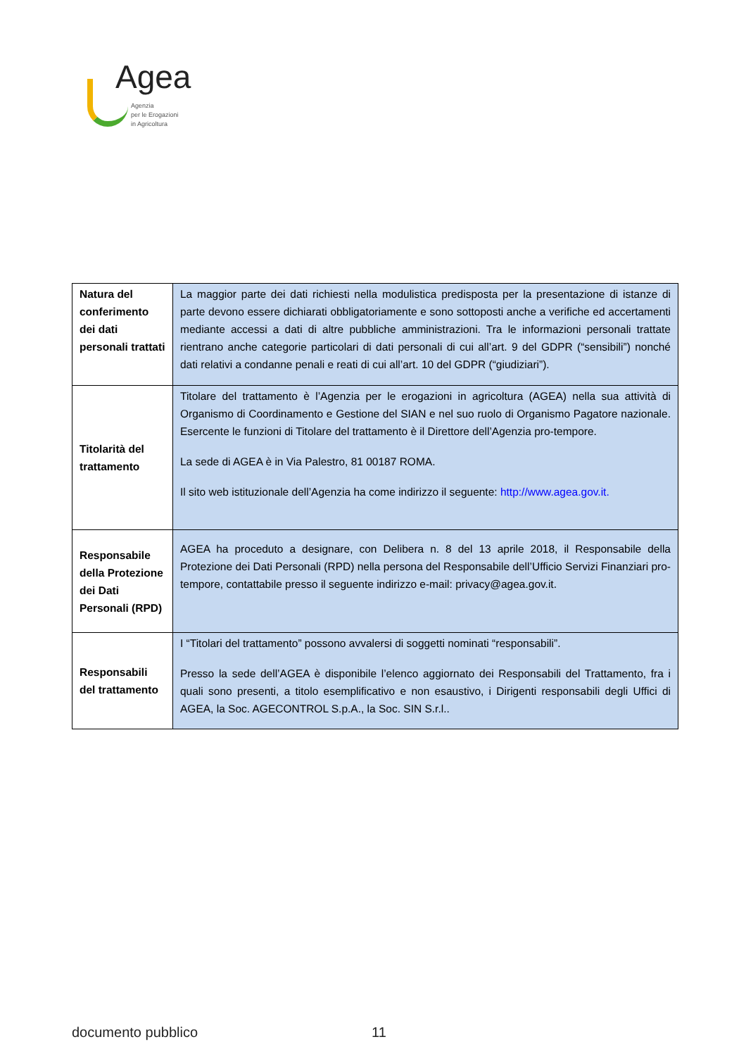Agea
Agenzia
per le Erogazioni
in Agricoltura
| Natura del conferimento dei dati personali trattati | La maggior parte dei dati richiesti nella modulistica predisposta per la presentazione di istanze di parte devono essere dichiarati obbligatoriamente e sono sottoposti anche a verifiche ed accertamenti mediante accessi a dati di altre pubbliche amministrazioni. Tra le informazioni personali trattate rientrano anche categorie particolari di dati personali di cui all’art. 9 del GDPR (“sensibili”) nonché dati relativi a condanne penali e reati di cui all’art. 10 del GDPR (“giudiziari”). |
| Titolarità del trattamento | Titolare del trattamento è l’Agenzia per le erogazioni in agricoltura (AGEA) nella sua attività di Organismo di Coordinamento e Gestione del SIAN e nel suo ruolo di Organismo Pagatore nazionale. Esercente le funzioni di Titolare del trattamento è il Direttore dell’Agenzia pro-tempore. La sede di AGEA è in Via Palestro, 81 00187 ROMA. Il sito web istituzionale dell’Agenzia ha come indirizzo il seguente: http://www.agea.gov.it. |
| Responsabile della Protezione dei Dati Personali (RPD) | AGEA ha proceduto a designare, con Delibera n. 8 del 13 aprile 2018, il Responsabile della Protezione dei Dati Personali (RPD) nella persona del Responsabile dell’Ufficio Servizi Finanziari pro-tempore, contattabile presso il seguente indirizzo e-mail: privacy@agea.gov.it. |
| Responsabili del trattamento | I “Titolari del trattamento” possono avvalersi di soggetti nominati “responsabili”. Presso la sede dell’AGEA è disponibile l’elenco aggiornato dei Responsabili del Trattamento, fra i quali sono presenti, a titolo esemplificativo e non esaustivo, i Dirigenti responsabili degli Uffici di AGEA, la Soc. AGECONTROL S.p.A., la Soc. SIN S.r.l.. |
documento pubblico 11